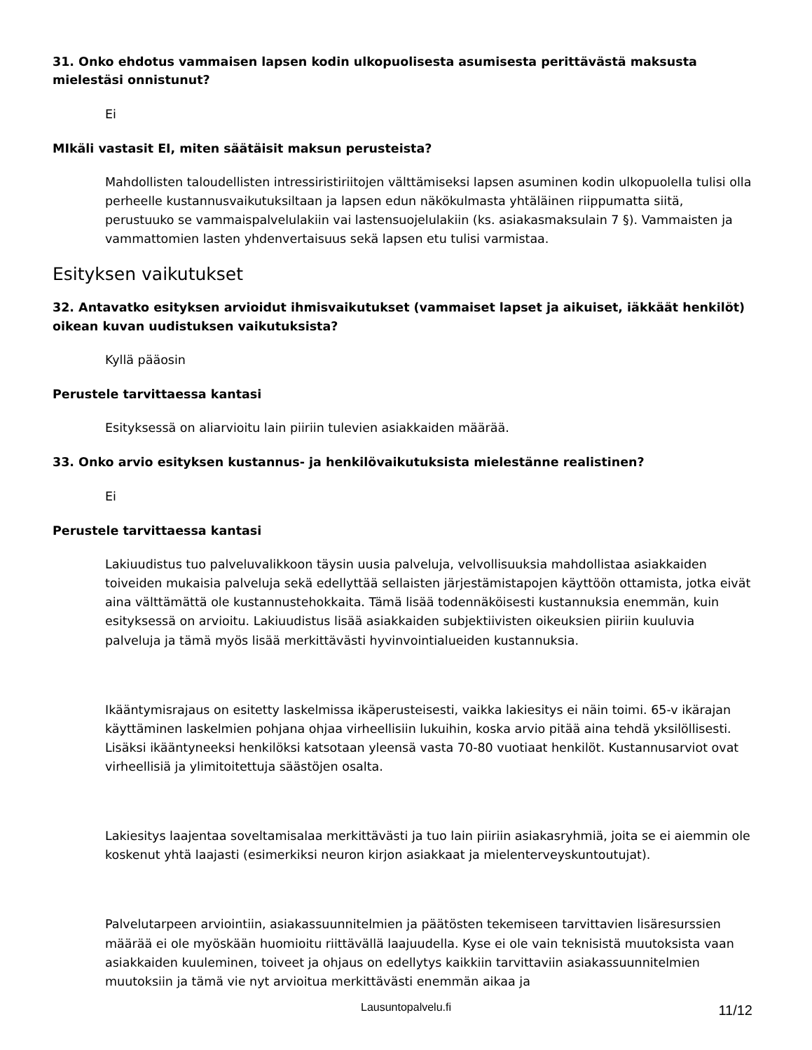31. Onko ehdotus vammaisen lapsen kodin ulkopuolisesta asumisesta perittävästä maksusta mielestäsi onnistunut?
Ei
MIkäli vastasit EI, miten säätäisit maksun perusteista?
Mahdollisten taloudellisten intressiristiriitojen välttämiseksi lapsen asuminen kodin ulkopuolella tulisi olla perheelle kustannusvaikutuksiltaan ja lapsen edun näkökulmasta yhtäläinen riippumatta siitä, perustuuko se vammaispalvelulakiin vai lastensuojelulakiin (ks. asiakasmaksulain 7 §). Vammaisten ja vammattomien lasten yhdenvertaisuus sekä lapsen etu tulisi varmistaa.
Esityksen vaikutukset
32. Antavatko esityksen arvioidut ihmisvaikutukset (vammaiset lapset ja aikuiset, iäkkäät henkilöt) oikean kuvan uudistuksen vaikutuksista?
Kyllä pääosin
Perustele tarvittaessa kantasi
Esityksessä on aliarvioitu lain piiriin tulevien asiakkaiden määrää.
33. Onko arvio esityksen kustannus- ja henkilövaikutuksista mielestänne realistinen?
Ei
Perustele tarvittaessa kantasi
Lakiuudistus tuo palveluvalikkoon täysin uusia palveluja, velvollisuuksia mahdollistaa asiakkaiden toiveiden mukaisia palveluja sekä edellyttää sellaisten järjestämistapojen käyttöön ottamista, jotka eivät aina välttämättä ole kustannustehokkaita. Tämä lisää todennäköisesti kustannuksia enemmän, kuin esityksessä on arvioitu. Lakiuudistus lisää asiakkaiden subjektiivisten oikeuksien piiriin kuuluvia palveluja ja tämä myös lisää merkittävästi hyvinvointialueiden kustannuksia.
Ikääntymisrajaus on esitetty laskelmissa ikäperusteisesti, vaikka lakiesitys ei näin toimi. 65-v ikärajan käyttäminen laskelmien pohjana ohjaa virheellisiin lukuihin, koska arvio pitää aina tehdä yksilöllisesti. Lisäksi ikääntyneeksi henkilöksi katsotaan yleensä vasta 70-80 vuotiaat henkilöt. Kustannusarviot ovat virheellisiä ja ylimitoitettuja säästöjen osalta.
Lakiesitys laajentaa soveltamisalaa merkittävästi ja tuo lain piiriin asiakasryhmiä, joita se ei aiemmin ole koskenut yhtä laajasti (esimerkiksi neuron kirjon asiakkaat ja mielenterveyskuntoutujat).
Palvelutarpeen arviointiin, asiakassuunnitelmien ja päätösten tekemiseen tarvittavien lisäresurssien määrää ei ole myöskään huomioitu riittävällä laajuudella. Kyse ei ole vain teknisistä muutoksista vaan asiakkaiden kuuleminen, toiveet ja ohjaus on edellytys kaikkiin tarvittaviin asiakassuunnitelmien muutoksiin ja tämä vie nyt arvioitua merkittävästi enemmän aikaa ja
Lausuntopalvelu.fi
11/12